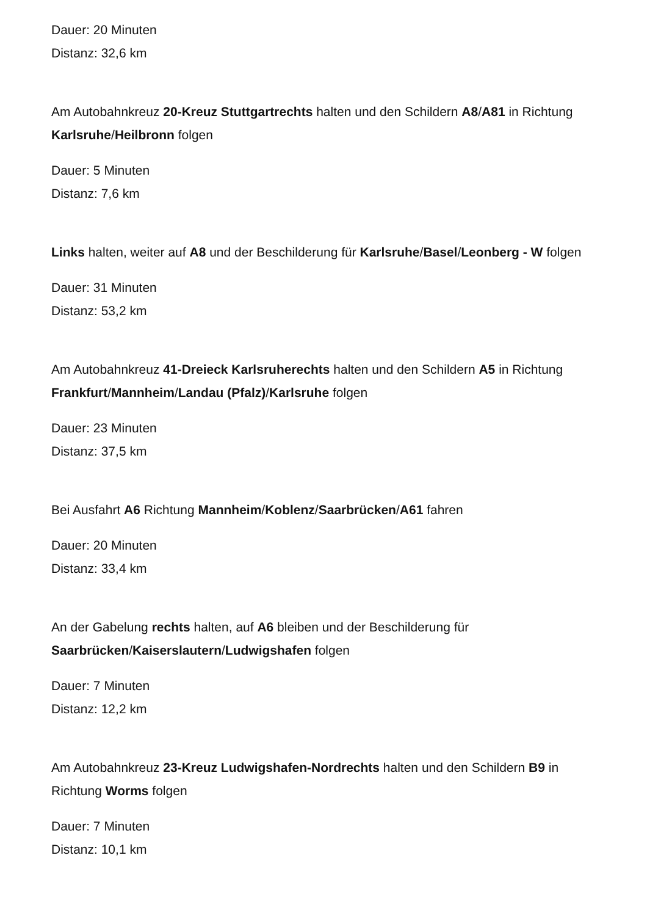Dauer: 20 Minuten
Distanz: 32,6 km
Am Autobahnkreuz 20-Kreuz Stuttgartrechts halten und den Schildern A8/A81 in Richtung Karlsruhe/Heilbronn folgen
Dauer: 5 Minuten
Distanz: 7,6 km
Links halten, weiter auf A8 und der Beschilderung für Karlsruhe/Basel/Leonberg - W folgen
Dauer: 31 Minuten
Distanz: 53,2 km
Am Autobahnkreuz 41-Dreieck Karlsruherechts halten und den Schildern A5 in Richtung Frankfurt/Mannheim/Landau (Pfalz)/Karlsruhe folgen
Dauer: 23 Minuten
Distanz: 37,5 km
Bei Ausfahrt A6 Richtung Mannheim/Koblenz/Saarbrücken/A61 fahren
Dauer: 20 Minuten
Distanz: 33,4 km
An der Gabelung rechts halten, auf A6 bleiben und der Beschilderung für Saarbrücken/Kaiserslautern/Ludwigshafen folgen
Dauer: 7 Minuten
Distanz: 12,2 km
Am Autobahnkreuz 23-Kreuz Ludwigshafen-Nordrechts halten und den Schildern B9 in Richtung Worms folgen
Dauer: 7 Minuten
Distanz: 10,1 km